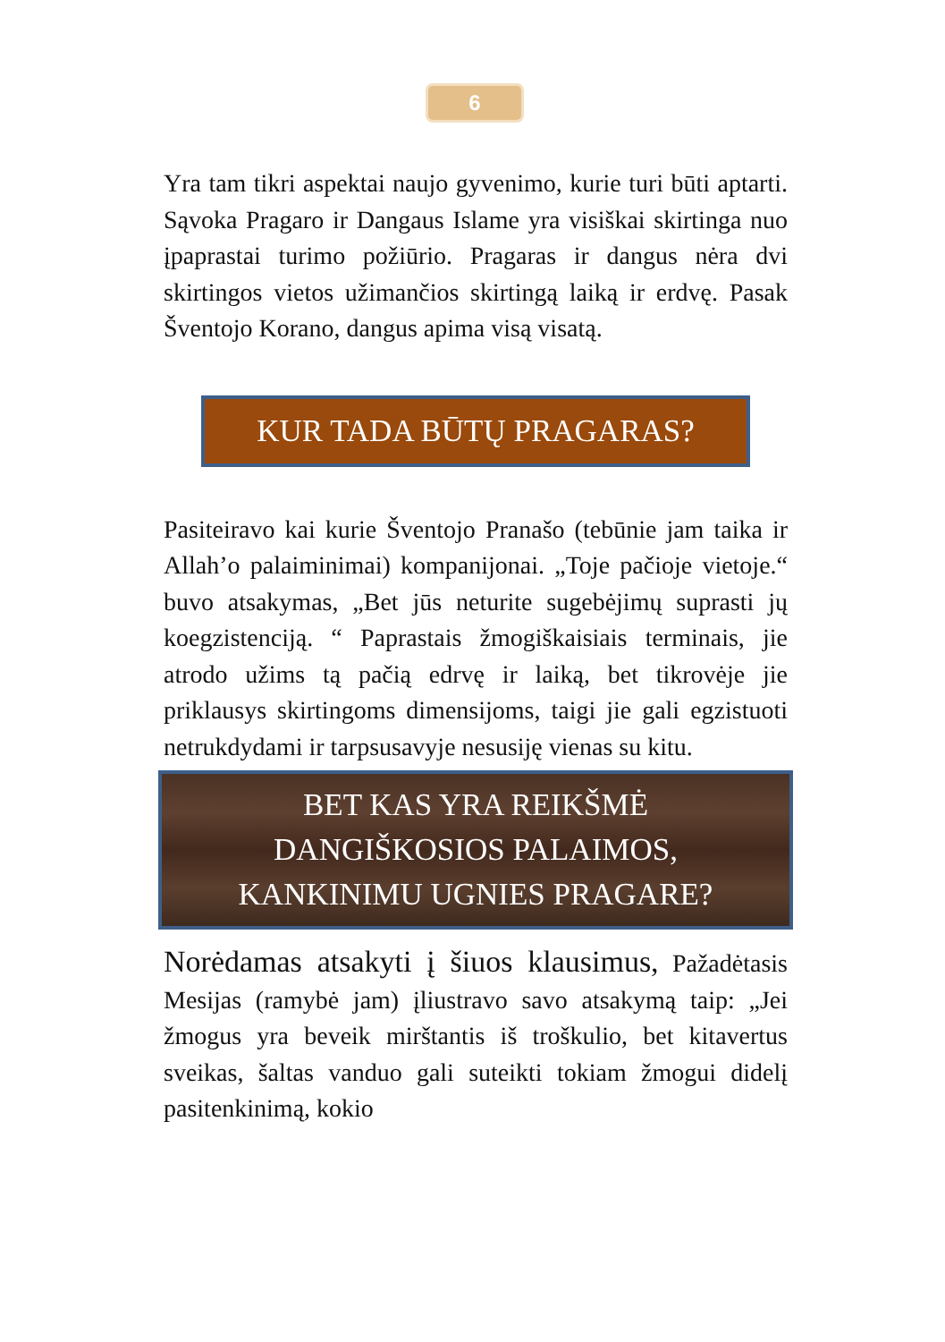6
Yra tam tikri aspektai naujo gyvenimo, kurie turi būti aptarti. Sąvoka Pragaro ir Dangaus Islame yra visiškai skirtinga nuo įpaprastai turimo požiūrio. Pragaras ir dangus nėra dvi skirtingos vietos užimančios skirtingą laiką ir erdvę. Pasak Šventojo Korano, dangus apima visą visatą.
KUR TADA BŪTŲ PRAGARAS?
Pasiteiravo kai kurie Šventojo Pranašo (tebūnie jam taika ir Allah’o palaiminimai) kompanijonai. „Toje pačioje vietoje.“ buvo atsakymas, „Bet jūs neturite sugebėjimų suprasti jų koegzistenciją. “ Paprastais žmogiškaisiais terminais, jie atrodo užims tą pačią edrvę ir laiką, bet tikrovėje jie priklausys skirtingoms dimensijoms, taigi jie gali egzistuoti netrukdydami ir tarpsusavyje nesusiję vienas su kitu.
BET KAS YRA REIKŠMĖ
DANGIŠKOSIOS PALAIMOS,
KANKINIMU UGNIES PRAGARE?
Norėdamas atsakyti į šiuos klausimus, Pažadėtasis Mesijas (ramybė jam) įliustravo savo atsakymą taip: „Jei žmogus yra beveik mirštantis iš troškulio, bet kitavertus sveikas, šaltas vanduo gali suteikti tokiam žmogui didelį pasitenkinimą, kokio